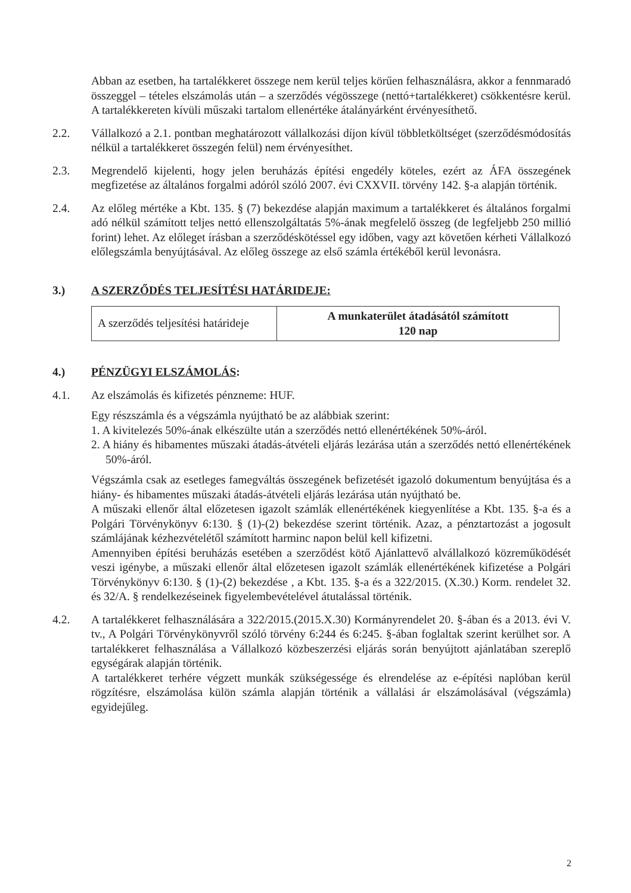Abban az esetben, ha tartalékkeret összege nem kerül teljes körűen felhasználásra, akkor a fennmaradó összeggel – tételes elszámolás után – a szerződés végösszege (nettó+tartalékkeret) csökkentésre kerül. A tartalékkereten kívüli műszaki tartalom ellenértéke átalányárként érvényesíthető.
2.2. Vállalkozó a 2.1. pontban meghatározott vállalkozási díjon kívül többletköltséget (szerződésmódosítás nélkül a tartalékkeret összegén felül) nem érvényesíthet.
2.3. Megrendelő kijelenti, hogy jelen beruházás építési engedély köteles, ezért az ÁFA összegének megfizetése az általános forgalmi adóról szóló 2007. évi CXXVII. törvény 142. §-a alapján történik.
2.4. Az előleg mértéke a Kbt. 135. § (7) bekezdése alapján maximum a tartalékkeret és általános forgalmi adó nélkül számított teljes nettó ellenszolgáltatás 5%-ának megfelelő összeg (de legfeljebb 250 millió forint) lehet. Az előleget írásban a szerződéskötéssel egy időben, vagy azt követően kérheti Vállalkozó előlegszámla benyújtásával. Az előleg összege az első számla értékéből kerül levonásra.
3.) A SZERZŐDÉS TELJESÍTÉSI HATÁRIDEJE:
| A szerződés teljesítési határideje | A munkaterület átadásától számított 120 nap |
4.) PÉNZÜGYI ELSZÁMOLÁS:
4.1. Az elszámolás és kifizetés pénzneme: HUF.
Egy részszámla és a végszámla nyújtható be az alábbiak szerint:
1. A kivitelezés 50%-ának elkészülte után a szerződés nettó ellenértékének 50%-áról.
2. A hiány és hibamentes műszaki átadás-átvételi eljárás lezárása után a szerződés nettó ellenértékének 50%-áról.
Végszámla csak az esetleges famegváltás összegének befizetését igazoló dokumentum benyújtása és a hiány- és hibamentes műszaki átadás-átvételi eljárás lezárása után nyújtható be.
A műszaki ellenőr által előzetesen igazolt számlák ellenértékének kiegyenlítése a Kbt. 135. §-a és a Polgári Törvénykönyv 6:130. § (1)-(2) bekezdése szerint történik. Azaz, a pénztartozást a jogosult számlájának kézhezvételétől számított harminc napon belül kell kifizetni.
Amennyiben építési beruházás esetében a szerződést kötő Ajánlattevő alvállalkozó közreműködését veszi igénybe, a műszaki ellenőr által előzetesen igazolt számlák ellenértékének kifizetése a Polgári Törvénykönyv 6:130. § (1)-(2) bekezdése , a Kbt. 135. §-a és a 322/2015. (X.30.) Korm. rendelet 32. és 32/A. § rendelkezéseinek figyelembevételével átutalással történik.
4.2. A tartalékkeret felhasználására a 322/2015.(2015.X.30) Kormányrendelet 20. §-ában és a 2013. évi V. tv., A Polgári Törvénykönyvről szóló törvény 6:244 és 6:245. §-ában foglaltak szerint kerülhet sor. A tartalékkeret felhasználása a Vállalkozó közbeszerzési eljárás során benyújtott ajánlatában szereplő egységárak alapján történik.
A tartalékkeret terhére végzett munkák szükségessége és elrendelése az e-építési naplóban kerül rögzítésre, elszámolása külön számla alapján történik a vállalási ár elszámolásával (végszámla) egyidejűleg.
2